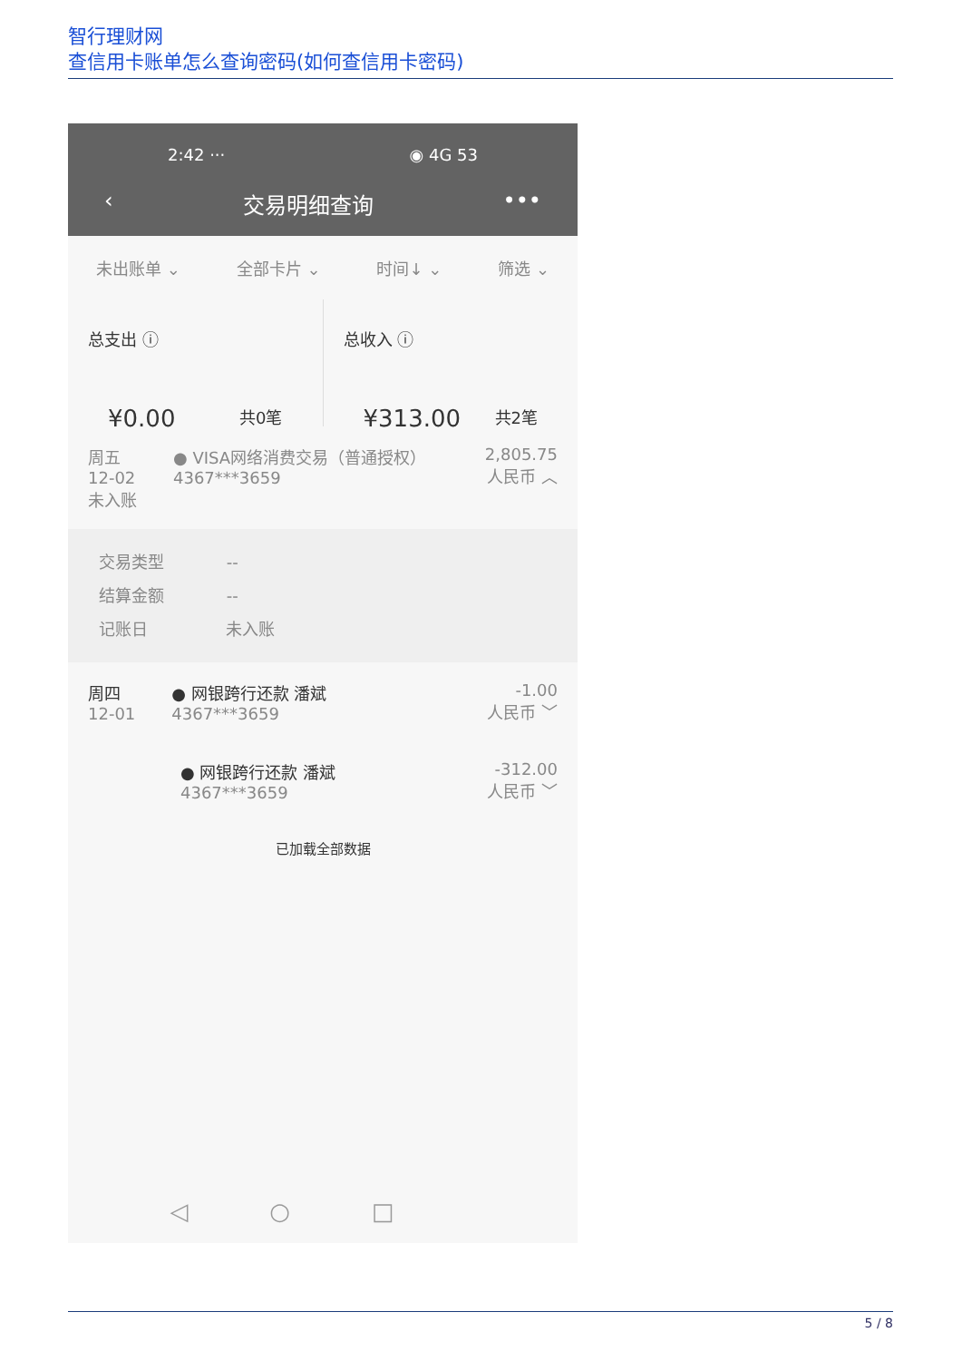智行理财网
查信用卡账单怎么查询密码(如何查信用卡密码)
2:42 ··· ◉ 4G 53
‹ 交易明细查询 •••
未出账单 ⌄ 全部卡片 ⌄ 时间↓ ⌄ 筛选 ⌄
总支出 ⓘ
¥0.00 共0笔
总收入 ⓘ
¥313.00 共2笔
周五
12-02
未入账
● VISA网络消费交易（普通授权）
4367***3659
2,805.75
人民币 ︿
交易类型 --
结算金额 --
记账日 未入账
周四
12-01
● 网银跨行还款 潘斌
4367***3659
-1.00
人民币 ﹀
● 网银跨行还款 潘斌
4367***3659
-312.00
人民币 ﹀
已加载全部数据
◁○□
5 / 8